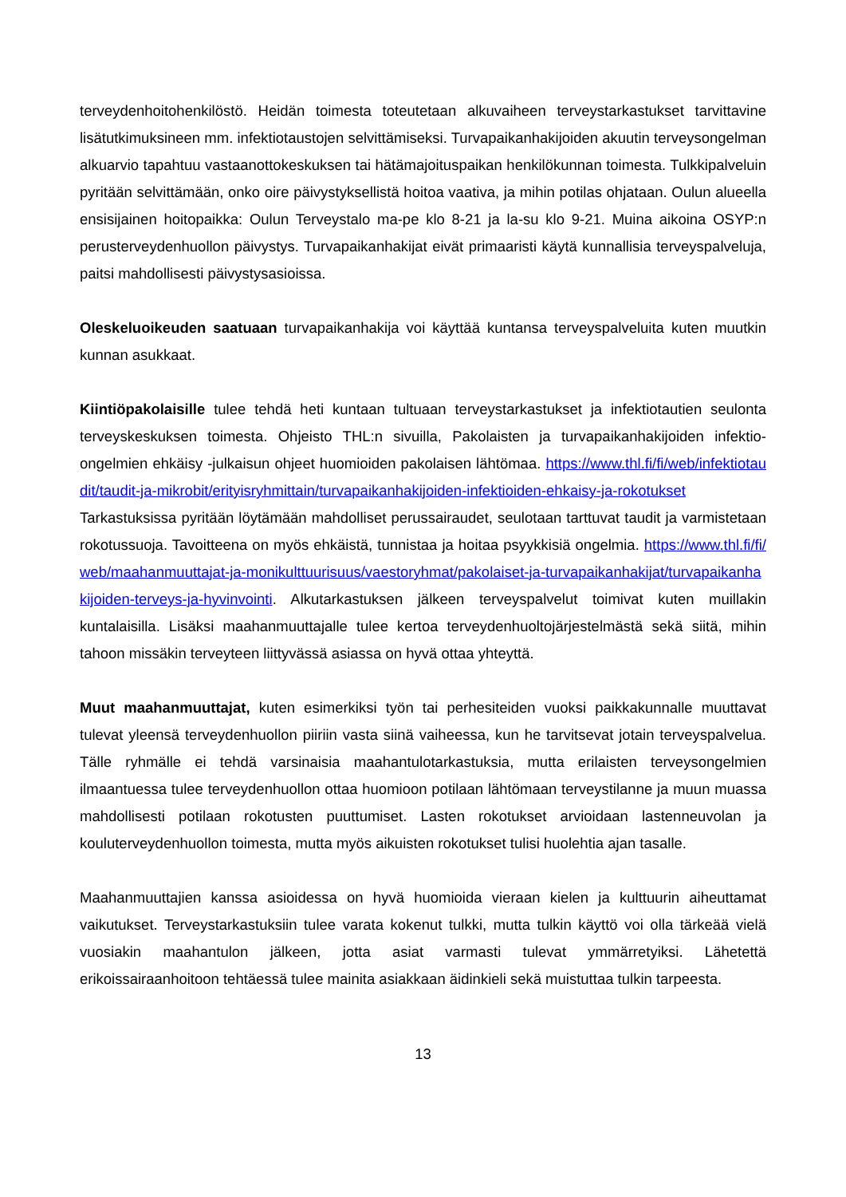terveydenhoitohenkilöstö. Heidän toimesta toteutetaan alkuvaiheen terveystarkastukset tarvittavine lisätutkimuksineen mm. infektiotaustojen selvittämiseksi. Turvapaikanhakijoiden akuutin terveysongelman alkuarvio tapahtuu vastaanottokeskuksen tai hätämajoituspaikan henkilökunnan toimesta. Tulkkipalveluin pyritään selvittämään, onko oire päivystyksellistä hoitoa vaativa, ja mihin potilas ohjataan. Oulun alueella ensisijainen hoitopaikka: Oulun Terveystalo ma-pe klo 8-21 ja la-su klo 9-21. Muina aikoina OSYP:n perusterveydenhuollon päivystys. Turvapaikanhakijat eivät primaaristi käytä kunnallisia terveyspalveluja, paitsi mahdollisesti päivystysasioissa.
Oleskeluoikeuden saatuaan turvapaikanhakija voi käyttää kuntansa terveyspalveluita kuten muutkin kunnan asukkaat.
Kiintiöpakolaisille tulee tehdä heti kuntaan tultuaan terveystarkastukset ja infektiotautien seulonta terveyskeskuksen toimesta. Ohjeisto THL:n sivuilla, Pakolaisten ja turvapaikanhakijoiden infektio-ongelmien ehkäisy -julkaisun ohjeet huomioiden pakolaisen lähtömaa. https://www.thl.fi/fi/web/infektiotaudit/taudit-ja-mikrobit/erityisryhmittain/turvapaikanhakijoiden-infektioiden-ehkaisy-ja-rokotukset
Tarkastuksissa pyritään löytämään mahdolliset perussairaudet, seulotaan tarttuvat taudit ja varmistetaan rokotussuoja. Tavoitteena on myös ehkäistä, tunnistaa ja hoitaa psyykkisiä ongelmia. https://www.thl.fi/fi/web/maahanmuuttajat-ja-monikulttuurisuus/vaestoryhmat/pakolaiset-ja-turvapaikanhakijat/turvapaikanhakijoiden-terveys-ja-hyvinvointi. Alkutarkastuksen jälkeen terveyspalvelut toimivat kuten muillakin kuntalaisilla. Lisäksi maahanmuuttajalle tulee kertoa terveydenhuoltojärjestelmästä sekä siitä, mihin tahoon missäkin terveyteen liittyvässä asiassa on hyvä ottaa yhteyttä.
Muut maahanmuuttajat, kuten esimerkiksi työn tai perhesiteiden vuoksi paikkakunnalle muuttavat tulevat yleensä terveydenhuollon piiriin vasta siinä vaiheessa, kun he tarvitsevat jotain terveyspalvelua. Tälle ryhmälle ei tehdä varsinaisia maahantulotarkastuksia, mutta erilaisten terveysongelmien ilmaantuessa tulee terveydenhuollon ottaa huomioon potilaan lähtömaan terveystilanne ja muun muassa mahdollisesti potilaan rokotusten puuttumiset. Lasten rokotukset arvioidaan lastenneuvolan ja kouluterveydenhuollon toimesta, mutta myös aikuisten rokotukset tulisi huolehtia ajan tasalle.
Maahanmuuttajien kanssa asioidessa on hyvä huomioida vieraan kielen ja kulttuurin aiheuttamat vaikutukset. Terveystarkastuksiin tulee varata kokenut tulkki, mutta tulkin käyttö voi olla tärkeää vielä vuosiakin maahantulon jälkeen, jotta asiat varmasti tulevat ymmärretyiksi. Lähetettä erikoissairaanhoitoon tehtäessä tulee mainita asiakkaan äidinkieli sekä muistuttaa tulkin tarpeesta.
13